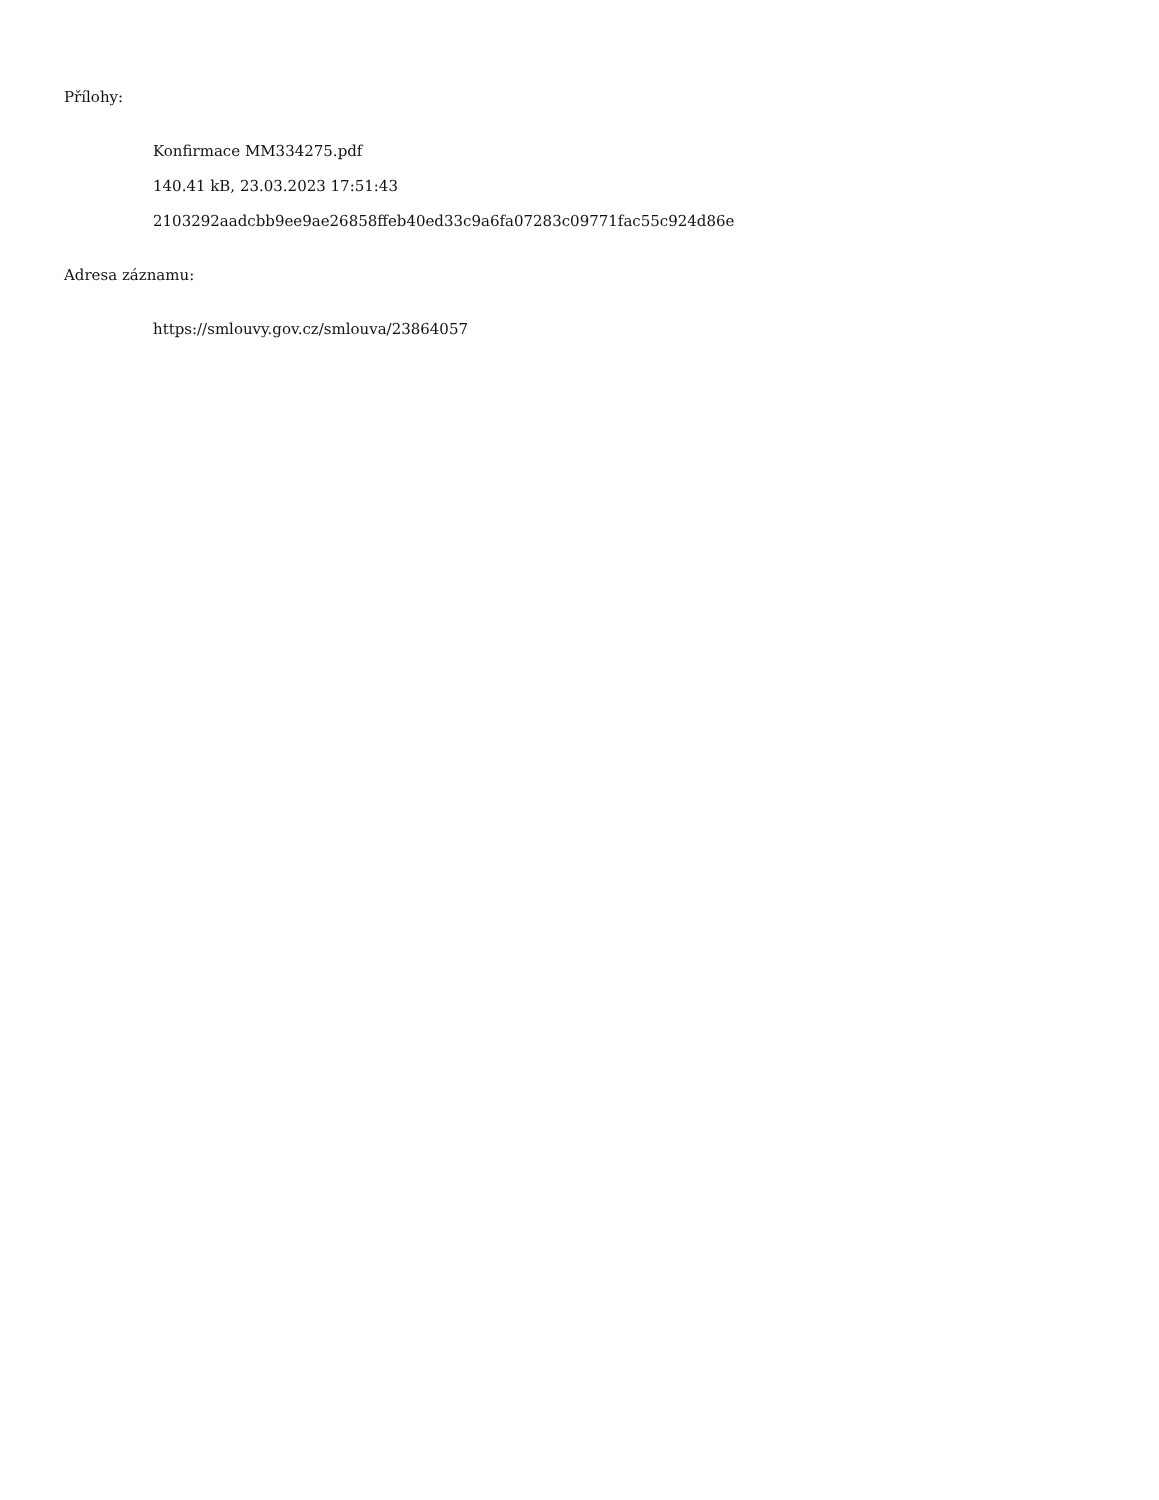Přílohy:
Konfirmace MM334275.pdf
140.41 kB, 23.03.2023 17:51:43
2103292aadcbb9ee9ae26858ffeb40ed33c9a6fa07283c09771fac55c924d86e
Adresa záznamu:
https://smlouvy.gov.cz/smlouva/23864057